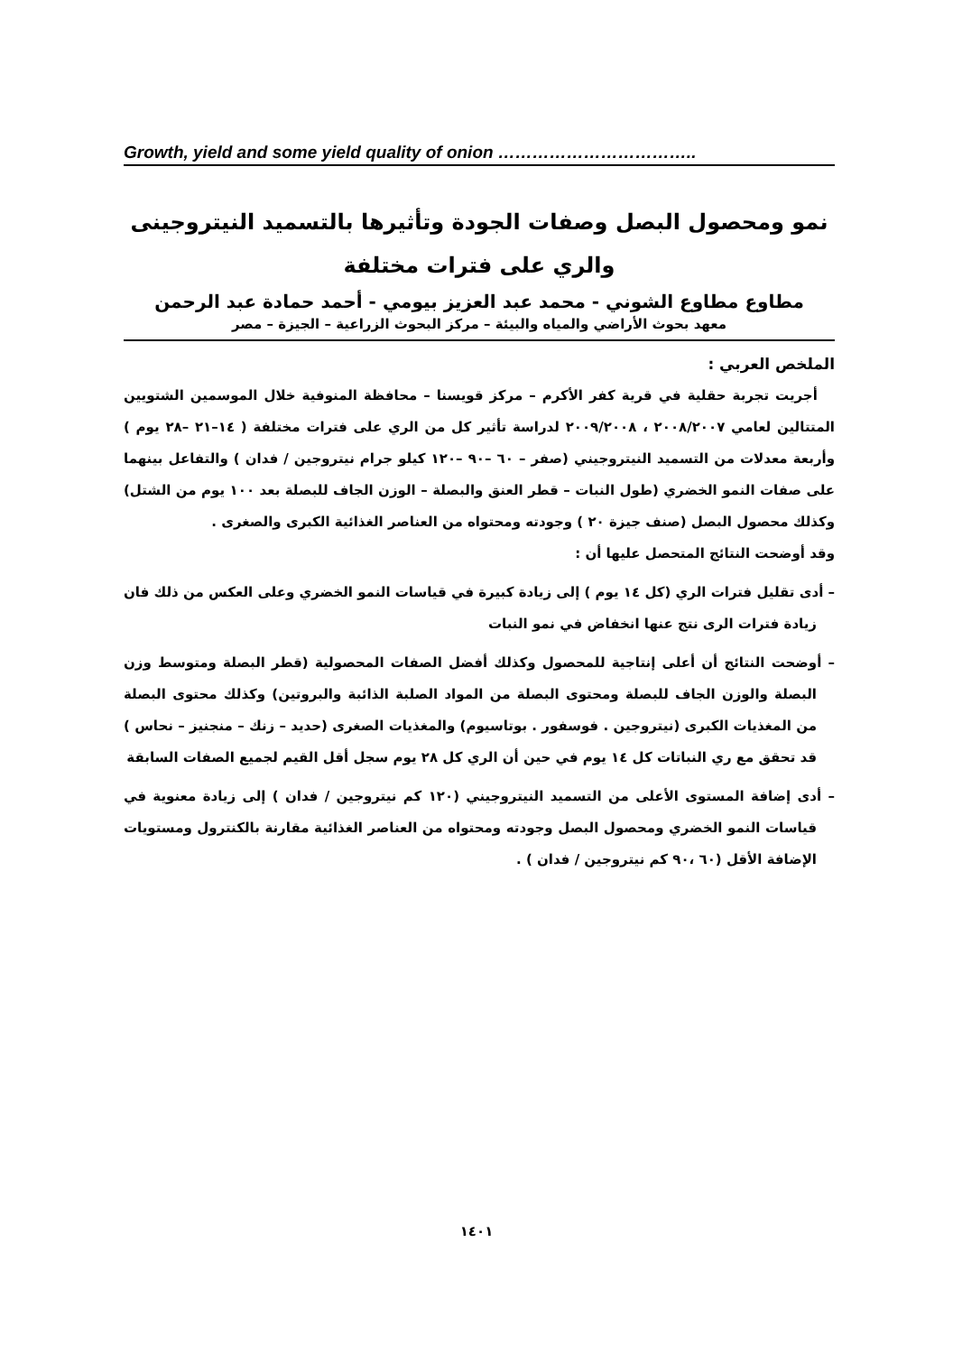Growth, yield and some yield quality of onion ……………………………..
نمو ومحصول البصل وصفات الجودة وتأثيرها بالتسميد النيتروجينى
والري على فترات مختلفة
مطاوع مطاوع الشوني - محمد عبد العزيز بيومي - أحمد حمادة عبد الرحمن
معهد بحوث الأراضي والمياه والبيئة – مركز البحوث الزراعية – الجيزة – مصر
الملخص العربي :
أجريت تجربة حقلية في قرية كفر الأكرم – مركز قويسنا – محافظة المنوفية خلال الموسمين الشتويين المتتالين لعامي ٢٠٠٨/٢٠٠٧ ، ٢٠٠٩/٢٠٠٨ لدراسة تأثير كل من الري على فترات مختلفة ( ١٤–٢١ –٢٨ يوم ) وأربعة معدلات من التسميد النيتروجيني (صفر – ٦٠ –٩٠ –١٢٠ كيلو جرام نيتروجين / فدان ) والتفاعل بينهما على صفات النمو الخضري (طول النبات – قطر العنق والبصلة – الوزن الجاف للبصلة بعد ١٠٠ يوم من الشتل) وكذلك محصول البصل (صنف جيزة ٢٠ ) وجودته ومحتواه من العناصر الغذائية الكبرى والصغرى .
وقد أوضحت النتائج المتحصل عليها أن :
– أدى تقليل فترات الري (كل ١٤ يوم ) إلى زيادة كبيرة في قياسات النمو الخضري وعلى العكس من ذلك فان زيادة فترات الرى نتج عنها انخفاض في نمو النبات
– أوضحت النتائج أن أعلى إنتاجية للمحصول وكذلك أفضل الصفات المحصولية (قطر البصلة ومتوسط وزن البصلة والوزن الجاف للبصلة ومحتوى البصلة من المواد الصلبة الذائبة والبروتين) وكذلك محتوى البصلة من المغذيات الكبرى (نيتروجين . فوسفور . بوتاسيوم) والمغذيات الصغرى (حديد – زنك – منجنيز – نحاس ) قد تحقق مع ري النباتات كل ١٤ يوم في حين أن الري كل ٢٨ يوم سجل أقل القيم لجميع الصفات السابقة
– أدى إضافة المستوى الأعلى من التسميد النيتروجيني (١٢٠ كم نيتروجين / فدان ) إلى زيادة معنوية في قياسات النمو الخضري ومحصول البصل وجودته ومحتواه من العناصر الغذائية مقارنة بالكنترول ومستويات الإضافة الأقل (٦٠ ،٩٠ كم نيتروجين / فدان ) .
١٤٠١